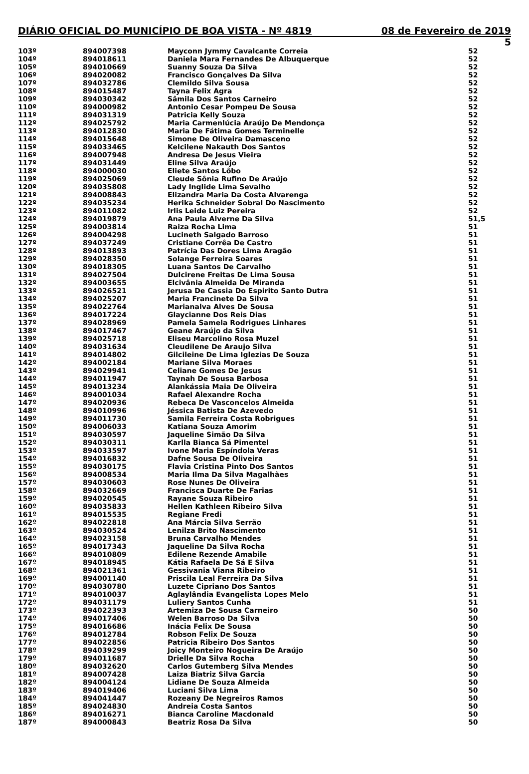DIÁRIO OFICIAL DO MUNICÍPIO DE BOA VISTA - Nº 4819 08 de Fevereiro de 2019
5
| 103º | 894007398 | Mayconn Jymmy Cavalcante Correia | 52 |
| 104º | 894018611 | Daniela Mara Fernandes De Albuquerque | 52 |
| 105º | 894010669 | Suanny Souza Da Silva | 52 |
| 106º | 894020082 | Francisco Gonçalves Da Silva | 52 |
| 107º | 894032786 | Clemildo Silva Sousa | 52 |
| 108º | 894015487 | Tayna Felix Agra | 52 |
| 109º | 894030342 | Sâmila Dos Santos Carneiro | 52 |
| 110º | 894000982 | Antonio Cesar Pompeu De Sousa | 52 |
| 111º | 894031319 | Patricia Kelly Souza | 52 |
| 112º | 894025792 | Maria Carmenlúcia Araújo De Mendonça | 52 |
| 113º | 894012830 | Maria De Fátima Gomes Terminelle | 52 |
| 114º | 894015648 | Simone De Oliveira Damasceno | 52 |
| 115º | 894033465 | Kelcilene Nakauth Dos Santos | 52 |
| 116º | 894007948 | Andresa De Jesus Vieira | 52 |
| 117º | 894031449 | Eline Silva Araújo | 52 |
| 118º | 894000030 | Eliete Santos Lôbo | 52 |
| 119º | 894025069 | Cleude Sônia Rufino De Araújo | 52 |
| 120º | 894035808 | Lady Inglide Lima Sevalho | 52 |
| 121º | 894008843 | Elizandra Maria Da Costa Alvarenga | 52 |
| 122º | 894035234 | Herika Schneider Sobral Do Nascimento | 52 |
| 123º | 894011082 | Irlis Leide Luiz Pereira | 52 |
| 124º | 894019879 | Ana Paula Alverne Da Silva | 51,5 |
| 125º | 894003814 | Raiza Rocha Lima | 51 |
| 126º | 894004298 | Lucineth Salgado Barroso | 51 |
| 127º | 894037249 | Cristiane Corrêa De Castro | 51 |
| 128º | 894013893 | Patrícia Das Dores Lima Aragão | 51 |
| 129º | 894028350 | Solange Ferreira Soares | 51 |
| 130º | 894018305 | Luana Santos De Carvalho | 51 |
| 131º | 894027504 | Dulcirene Freitas De Lima Sousa | 51 |
| 132º | 894003655 | Elcivânia Almeida De Miranda | 51 |
| 133º | 894026521 | Jerusa De Cassia Do Espirito Santo Dutra | 51 |
| 134º | 894025207 | Maria Francinete Da Silva | 51 |
| 135º | 894022764 | Marianalva Alves De Sousa | 51 |
| 136º | 894017224 | Glaycianne Dos Reis Dias | 51 |
| 137º | 894028969 | Pamela Samela Rodrigues Linhares | 51 |
| 138º | 894017467 | Geane Araújo da Silva | 51 |
| 139º | 894025718 | Eliseu Marcolino Rosa Muzel | 51 |
| 140º | 894031634 | Cleudilene De Araujo Silva | 51 |
| 141º | 894014802 | Gilcileine De Lima Iglezias De Souza | 51 |
| 142º | 894002184 | Mariane Silva Moraes | 51 |
| 143º | 894029941 | Celiane Gomes De Jesus | 51 |
| 144º | 894011947 | Taynah De Sousa Barbosa | 51 |
| 145º | 894013234 | Alankássia Maia De Oliveira | 51 |
| 146º | 894001034 | Rafael Alexandre Rocha | 51 |
| 147º | 894020936 | Rebeca De Vasconcelos Almeida | 51 |
| 148º | 894010996 | Jéssica Batista De Azevedo | 51 |
| 149º | 894011730 | Samila Ferreira Costa Robrigues | 51 |
| 150º | 894006033 | Katiana Souza Amorim | 51 |
| 151º | 894030597 | Jaqueline Simão Da Silva | 51 |
| 152º | 894030311 | Karlla Bianca Sá Pimentel | 51 |
| 153º | 894033597 | Ivone Maria Espíndola Veras | 51 |
| 154º | 894016832 | Dafne Sousa De Oliveira | 51 |
| 155º | 894030175 | Flavia Cristina Pinto Dos Santos | 51 |
| 156º | 894008534 | Maria Ilma Da Silva Magalhães | 51 |
| 157º | 894030603 | Rose Nunes De Oliveira | 51 |
| 158º | 894032669 | Francisca Duarte De Farias | 51 |
| 159º | 894020545 | Rayane Souza Ribeiro | 51 |
| 160º | 894035833 | Hellen Kathleen Ribeiro Silva | 51 |
| 161º | 894015535 | Regiane Fredi | 51 |
| 162º | 894022818 | Ana Márcia Silva Serrão | 51 |
| 163º | 894030524 | Lenilza Brito Nascimento | 51 |
| 164º | 894023158 | Bruna Carvalho Mendes | 51 |
| 165º | 894017343 | Jaqueline Da Silva Rocha | 51 |
| 166º | 894010809 | Edilene Rezende Amabile | 51 |
| 167º | 894018945 | Kátia Rafaela De Sá E Silva | 51 |
| 168º | 894021361 | Gessivania Viana Ribeiro | 51 |
| 169º | 894001140 | Priscila Leal Ferreira Da Silva | 51 |
| 170º | 894030780 | Luzete Cipriano Dos Santos | 51 |
| 171º | 894010037 | Aglaylândia Evangelista Lopes Melo | 51 |
| 172º | 894031179 | Luliery Santos Cunha | 51 |
| 173º | 894022393 | Artemiza De Sousa Carneiro | 50 |
| 174º | 894017406 | Welen Barroso Da Silva | 50 |
| 175º | 894016686 | Inácia Felix De Sousa | 50 |
| 176º | 894012784 | Robson Felix De Souza | 50 |
| 177º | 894022856 | Patricia Ribeiro Dos Santos | 50 |
| 178º | 894039299 | Joicy Monteiro Nogueira De Araújo | 50 |
| 179º | 894011687 | Drielle Da Silva Rocha | 50 |
| 180º | 894032620 | Carlos Gutemberg Silva Mendes | 50 |
| 181º | 894007428 | Laiza Biatriz Silva Garcia | 50 |
| 182º | 894004124 | Lidiane De Souza Almeida | 50 |
| 183º | 894019406 | Luciani Silva Lima | 50 |
| 184º | 894041447 | Rozeany De Negreiros Ramos | 50 |
| 185º | 894024830 | Andreia Costa Santos | 50 |
| 186º | 894016271 | Bianca Caroline Macdonald | 50 |
| 187º | 894000843 | Beatriz Rosa Da Silva | 50 |